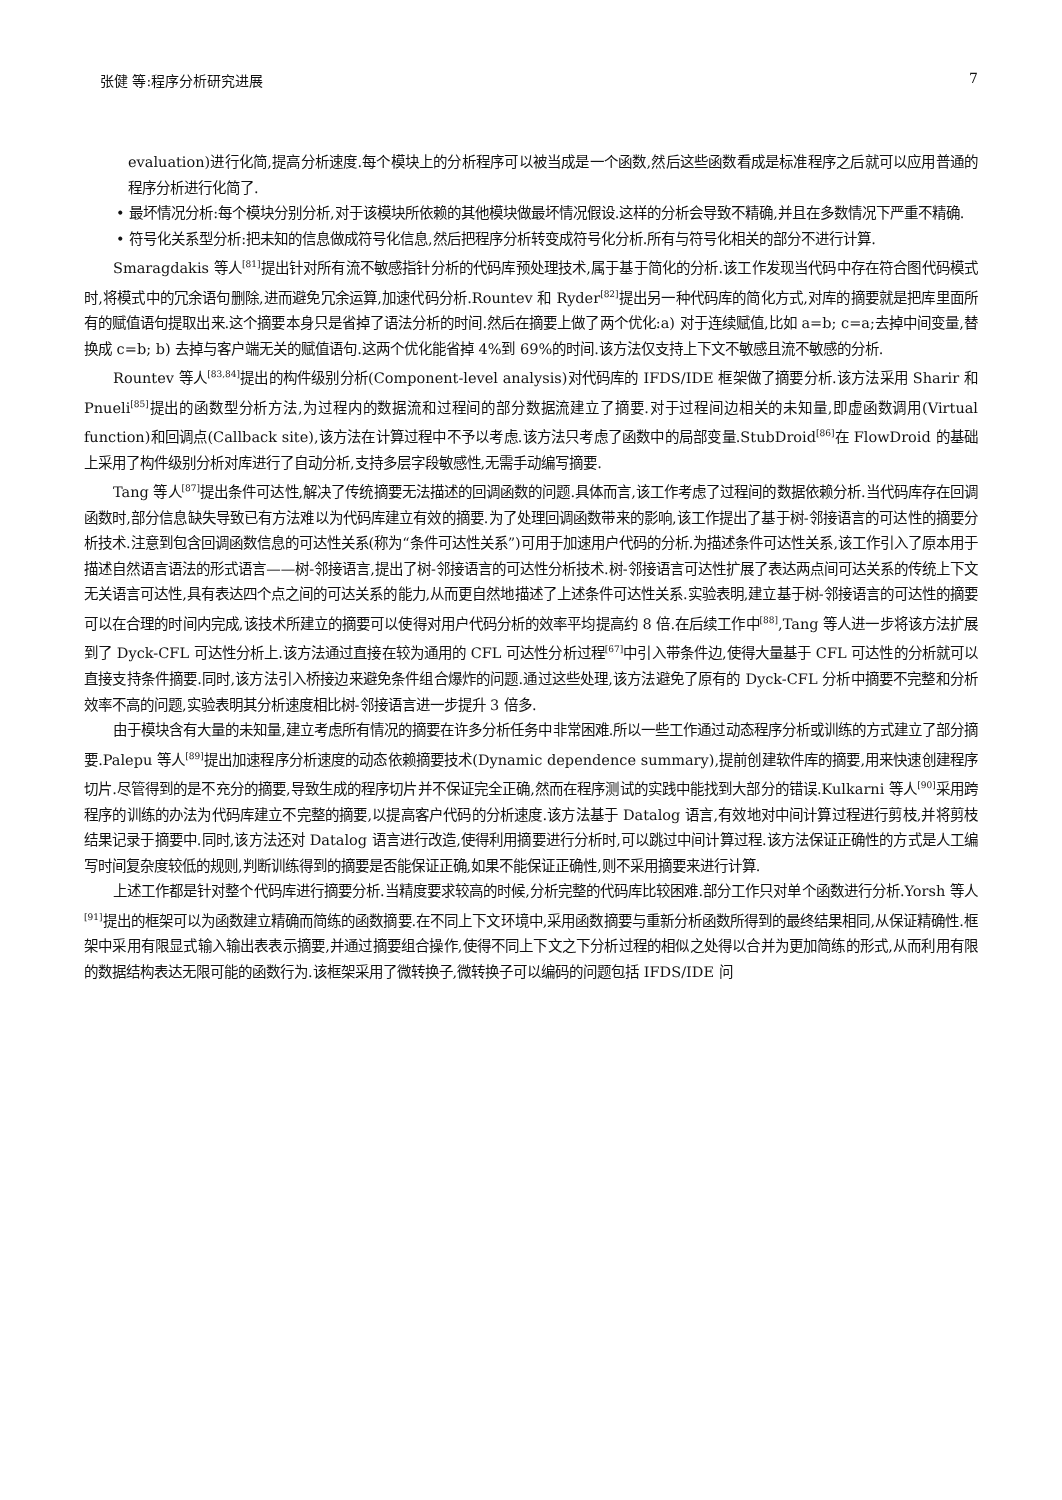张健 等:程序分析研究进展 7
evaluation)进行化简,提高分析速度.每个模块上的分析程序可以被当成是一个函数,然后这些函数看成是标准程序之后就可以应用普通的程序分析进行化简了.
• 最坏情况分析:每个模块分别分析,对于该模块所依赖的其他模块做最坏情况假设.这样的分析会导致不精确,并且在多数情况下严重不精确.
• 符号化关系型分析:把未知的信息做成符号化信息,然后把程序分析转变成符号化分析.所有与符号化相关的部分不进行计算.
Smaragdakis 等人<sup>[81]</sup>提出针对所有流不敏感指针分析的代码库预处理技术,属于基于简化的分析.该工作发现当代码中存在符合图代码模式时,将模式中的冗余语句删除,进而避免冗余运算,加速代码分析.Rountev 和 Ryder<sup>[82]</sup>提出另一种代码库的简化方式,对库的摘要就是把库里面所有的赋值语句提取出来.这个摘要本身只是省掉了语法分析的时间.然后在摘要上做了两个优化:a) 对于连续赋值,比如 a=b; c=a;去掉中间变量,替换成 c=b; b) 去掉与客户端无关的赋值语句.这两个优化能省掉 4%到 69%的时间.该方法仅支持上下文不敏感且流不敏感的分析.
Rountev 等人<sup>[83,84]</sup>提出的构件级别分析(Component-level analysis)对代码库的 IFDS/IDE 框架做了摘要分析.该方法采用 Sharir 和 Pnueli<sup>[85]</sup>提出的函数型分析方法,为过程内的数据流和过程间的部分数据流建立了摘要.对于过程间边相关的未知量,即虚函数调用(Virtual function)和回调点(Callback site),该方法在计算过程中不予以考虑.该方法只考虑了函数中的局部变量.StubDroid<sup>[86]</sup>在 FlowDroid 的基础上采用了构件级别分析对库进行了自动分析,支持多层字段敏感性,无需手动编写摘要.
Tang 等人<sup>[87]</sup>提出条件可达性,解决了传统摘要无法描述的回调函数的问题.具体而言,该工作考虑了过程间的数据依赖分析.当代码库存在回调函数时,部分信息缺失导致已有方法难以为代码库建立有效的摘要.为了处理回调函数带来的影响,该工作提出了基于树-邻接语言的可达性的摘要分析技术.注意到包含回调函数信息的可达性关系(称为“条件可达性关系”)可用于加速用户代码的分析.为描述条件可达性关系,该工作引入了原本用于描述自然语言语法的形式语言——树-邻接语言,提出了树-邻接语言的可达性分析技术.树-邻接语言可达性扩展了表达两点间可达关系的传统上下文无关语言可达性,具有表达四个点之间的可达关系的能力,从而更自然地描述了上述条件可达性关系.实验表明,建立基于树-邻接语言的可达性的摘要可以在合理的时间内完成,该技术所建立的摘要可以使得对用户代码分析的效率平均提高约 8 倍.在后续工作中<sup>[88]</sup>,Tang 等人进一步将该方法扩展到了 Dyck-CFL 可达性分析上.该方法通过直接在较为通用的 CFL 可达性分析过程<sup>[67]</sup>中引入带条件边,使得大量基于 CFL 可达性的分析就可以直接支持条件摘要.同时,该方法引入桥接边来避免条件组合爆炸的问题.通过这些处理,该方法避免了原有的 Dyck-CFL 分析中摘要不完整和分析效率不高的问题,实验表明其分析速度相比树-邻接语言进一步提升 3 倍多.
由于模块含有大量的未知量,建立考虑所有情况的摘要在许多分析任务中非常困难.所以一些工作通过动态程序分析或训练的方式建立了部分摘要.Palepu 等人<sup>[89]</sup>提出加速程序分析速度的动态依赖摘要技术(Dynamic dependence summary),提前创建软件库的摘要,用来快速创建程序切片.尽管得到的是不充分的摘要,导致生成的程序切片并不保证完全正确,然而在程序测试的实践中能找到大部分的错误.Kulkarni 等人<sup>[90]</sup>采用跨程序的训练的办法为代码库建立不完整的摘要,以提高客户代码的分析速度.该方法基于 Datalog 语言,有效地对中间计算过程进行剪枝,并将剪枝结果记录于摘要中.同时,该方法还对 Datalog 语言进行改造,使得利用摘要进行分析时,可以跳过中间计算过程.该方法保证正确性的方式是人工编写时间复杂度较低的规则,判断训练得到的摘要是否能保证正确,如果不能保证正确性,则不采用摘要来进行计算.
上述工作都是针对整个代码库进行摘要分析.当精度要求较高的时候,分析完整的代码库比较困难.部分工作只对单个函数进行分析.Yorsh 等人<sup>[91]</sup>提出的框架可以为函数建立精确而简练的函数摘要.在不同上下文环境中,采用函数摘要与重新分析函数所得到的最终结果相同,从保证精确性.框架中采用有限显式输入输出表表示摘要,并通过摘要组合操作,使得不同上下文之下分析过程的相似之处得以合并为更加简练的形式,从而利用有限的数据结构表达无限可能的函数行为.该框架采用了微转换子,微转换子可以编码的问题包括 IFDS/IDE 问